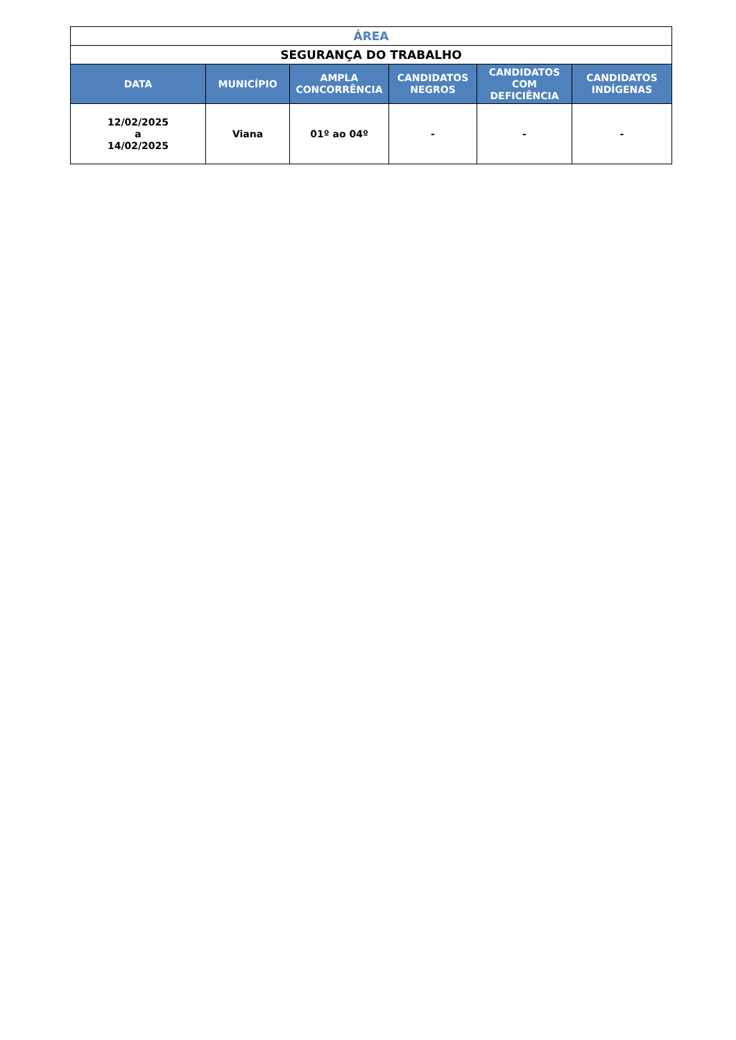| ÁREA | | | | | |
| SEGURANÇA DO TRABALHO | | | | | |
| DATA | MUNICÍPIO | AMPLA CONCORRÊNCIA | CANDIDATOS NEGROS | CANDIDATOS COM DEFICIÊNCIA | CANDIDATOS INDÍGENAS |
| 12/02/2025 a 14/02/2025 | Viana | 01º ao 04º | - | - | - |